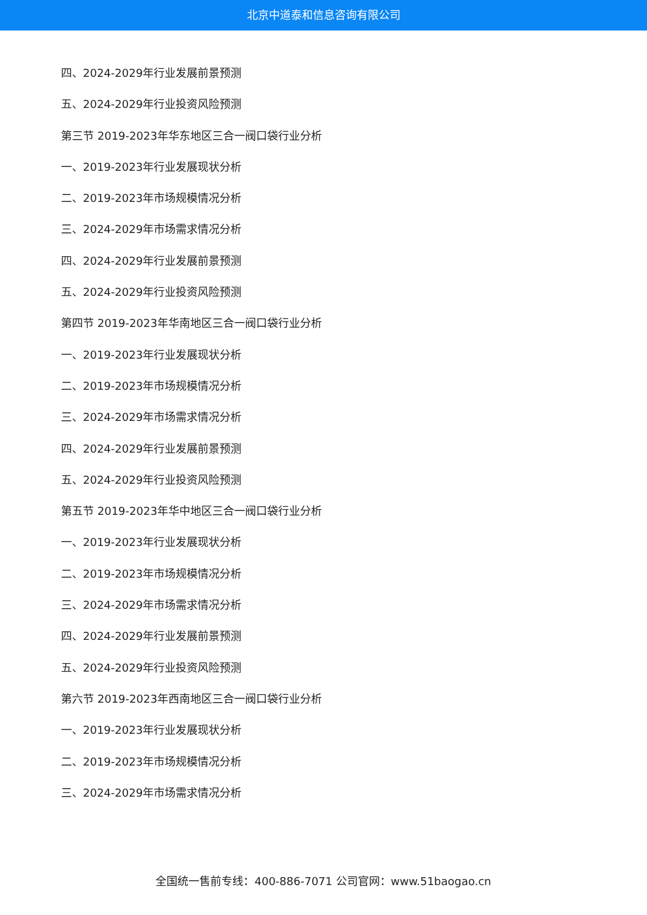北京中道泰和信息咨询有限公司
四、2024-2029年行业发展前景预测
五、2024-2029年行业投资风险预测
第三节 2019-2023年华东地区三合一阀口袋行业分析
一、2019-2023年行业发展现状分析
二、2019-2023年市场规模情况分析
三、2024-2029年市场需求情况分析
四、2024-2029年行业发展前景预测
五、2024-2029年行业投资风险预测
第四节 2019-2023年华南地区三合一阀口袋行业分析
一、2019-2023年行业发展现状分析
二、2019-2023年市场规模情况分析
三、2024-2029年市场需求情况分析
四、2024-2029年行业发展前景预测
五、2024-2029年行业投资风险预测
第五节 2019-2023年华中地区三合一阀口袋行业分析
一、2019-2023年行业发展现状分析
二、2019-2023年市场规模情况分析
三、2024-2029年市场需求情况分析
四、2024-2029年行业发展前景预测
五、2024-2029年行业投资风险预测
第六节 2019-2023年西南地区三合一阀口袋行业分析
一、2019-2023年行业发展现状分析
二、2019-2023年市场规模情况分析
三、2024-2029年市场需求情况分析
全国统一售前专线：400-886-7071 公司官网：www.51baogao.cn